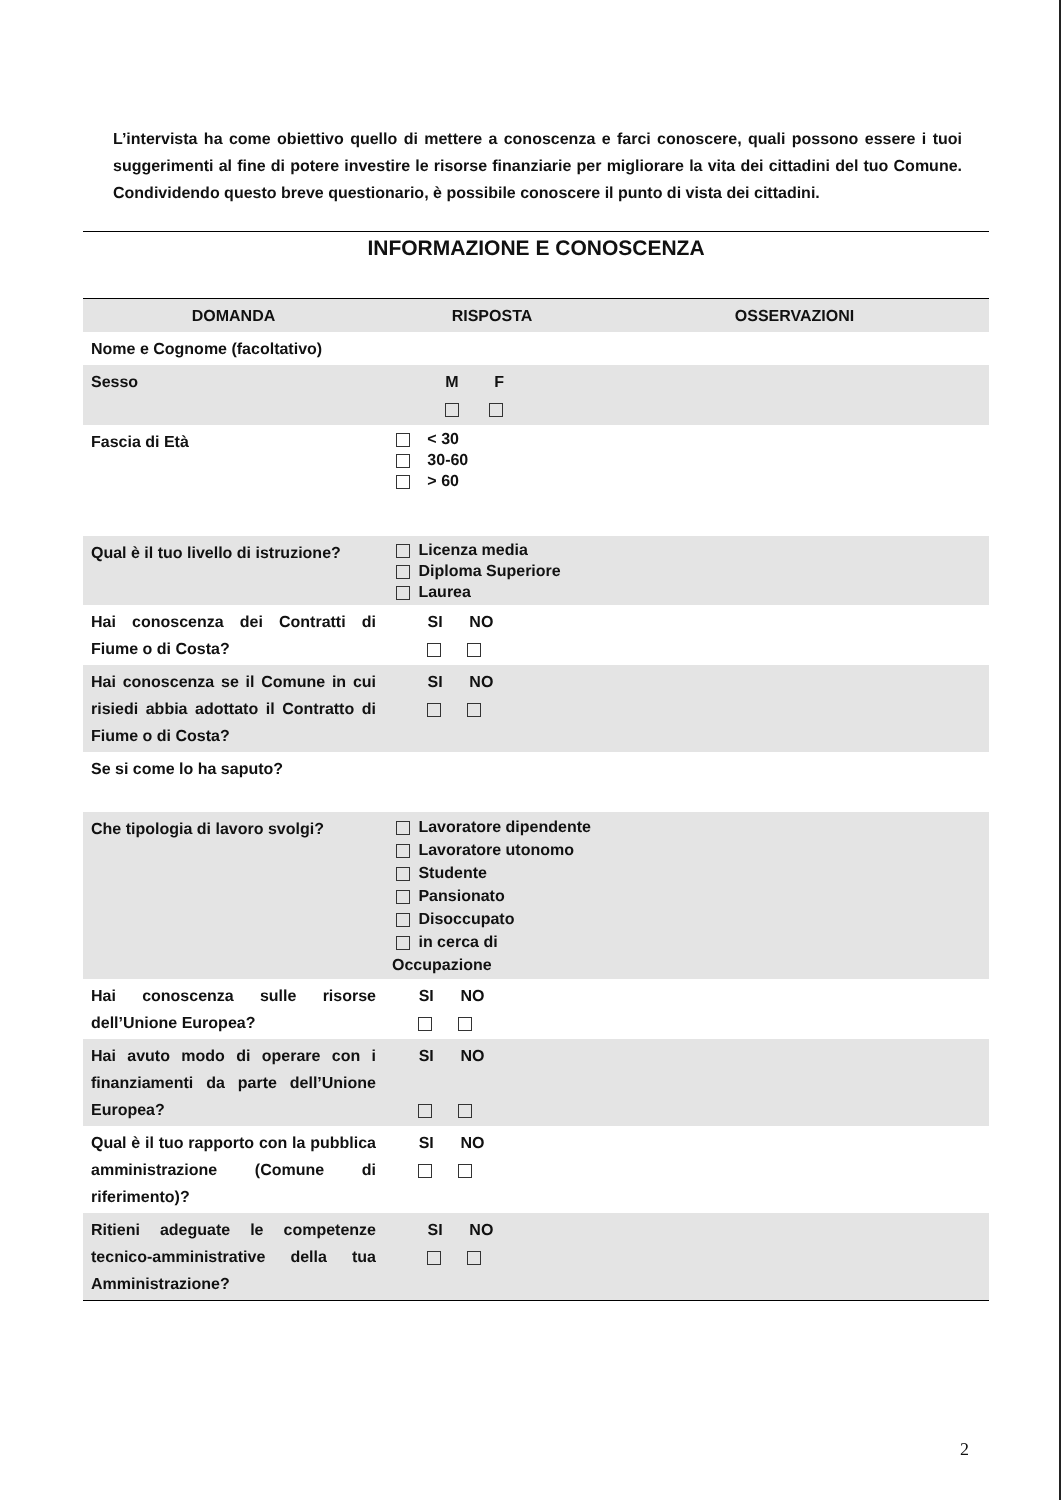L’intervista ha come obiettivo quello di mettere a conoscenza e farci conoscere, quali possono essere i tuoi suggerimenti al fine di potere investire le risorse finanziarie per migliorare la vita dei cittadini del tuo Comune. Condividendo questo breve questionario, è possibile conoscere il punto di vista dei cittadini.
INFORMAZIONE E CONOSCENZA
| DOMANDA | RISPOSTA | OSSERVAZIONI |
| --- | --- | --- |
| Nome e Cognome (facoltativo) | | |
| Sesso | M F | |
| Fascia di Età | < 30 30-60 > 60 | |
| Qual è il tuo livello di istruzione? | Licenza media Diploma Superiore Laurea | |
| Hai conoscenza dei Contratti di Fiume o di Costa? | SI NO | |
| Hai conoscenza se il Comune in cui risiedi abbia adottato il Contratto di Fiume o di Costa? | SI NO | |
| Se si come lo ha saputo? | | |
| Che tipologia di lavoro svolgi? | Lavoratore dipendente Lavoratore utonomo Studente Pansionato Disoccupato in cerca di Occupazione | |
| Hai conoscenza sulle risorse dell’Unione Europea? | SI NO | |
| Hai avuto modo di operare con i finanziamenti da parte dell’Unione Europea? | SI NO | |
| Qual è il tuo rapporto con la pubblica amministrazione (Comune di riferimento)? | SI NO | |
| Ritieni adeguate le competenze tecnico-amministrative della tua Amministrazione? | SI NO | |
2